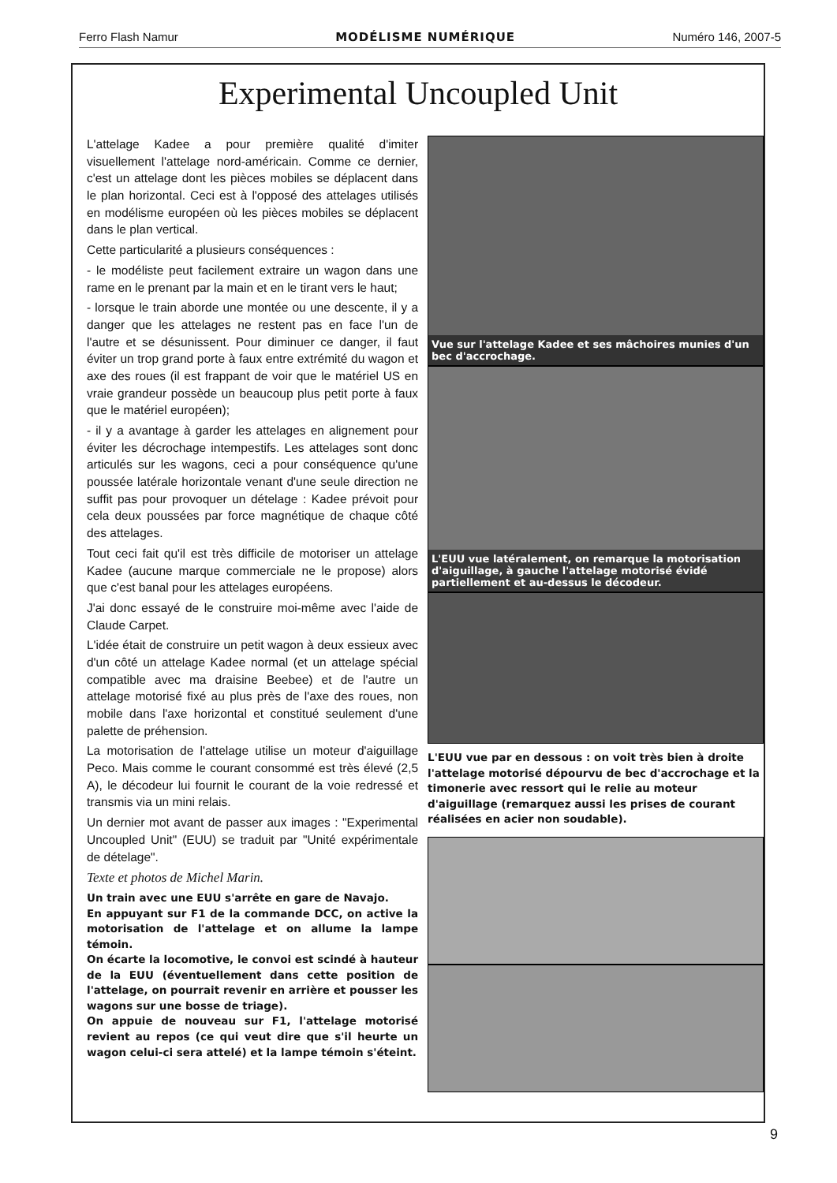Ferro Flash Namur MODÉLISME NUMÉRIQUE Numéro 146, 2007-5
Experimental Uncoupled Unit
L'attelage Kadee a pour première qualité d'imiter visuellement l'attelage nord-américain. Comme ce dernier, c'est un attelage dont les pièces mobiles se déplacent dans le plan horizontal. Ceci est à l'opposé des attelages utilisés en modélisme européen où les pièces mobiles se déplacent dans le plan vertical.
Cette particularité a plusieurs conséquences :
- le modéliste peut facilement extraire un wagon dans une rame en le prenant par la main et en le tirant vers le haut;
- lorsque le train aborde une montée ou une descente, il y a danger que les attelages ne restent pas en face l'un de l'autre et se désunissent. Pour diminuer ce danger, il faut éviter un trop grand porte à faux entre extrémité du wagon et axe des roues (il est frappant de voir que le matériel US en vraie grandeur possède un beaucoup plus petit porte à faux que le matériel européen);
- il y a avantage à garder les attelages en alignement pour éviter les décrochage intempestifs. Les attelages sont donc articulés sur les wagons, ceci a pour conséquence qu'une poussée latérale horizontale venant d'une seule direction ne suffit pas pour provoquer un dételage : Kadee prévoit pour cela deux poussées par force magnétique de chaque côté des attelages.
Tout ceci fait qu'il est très difficile de motoriser un attelage Kadee (aucune marque commerciale ne le propose) alors que c'est banal pour les attelages européens.
J'ai donc essayé de le construire moi-même avec l'aide de Claude Carpet.
L'idée était de construire un petit wagon à deux essieux avec d'un côté un attelage Kadee normal (et un attelage spécial compatible avec ma draisine Beebee) et de l'autre un attelage motorisé fixé au plus près de l'axe des roues, non mobile dans l'axe horizontal et constitué seulement d'une palette de préhension.
La motorisation de l'attelage utilise un moteur d'aiguillage Peco. Mais comme le courant consommé est très élevé (2,5 A), le décodeur lui fournit le courant de la voie redressé et transmis via un mini relais.
Un dernier mot avant de passer aux images : "Experimental Uncoupled Unit" (EUU) se traduit par "Unité expérimentale de dételage".
Texte et photos de Michel Marin.
Un train avec une EUU s'arrête en gare de Navajo.
En appuyant sur F1 de la commande DCC, on active la motorisation de l'attelage et on allume la lampe témoin.
On écarte la locomotive, le convoi est scindé à hauteur de la EUU (éventuellement dans cette position de l'attelage, on pourrait revenir en arrière et pousser les wagons sur une bosse de triage).
On appuie de nouveau sur F1, l'attelage motorisé revient au repos (ce qui veut dire que s'il heurte un wagon celui-ci sera attelé) et la lampe témoin s'éteint.
Vue sur l'attelage Kadee et ses mâchoires munies d'un bec d'accrochage.
L'EUU vue latéralement, on remarque la motorisation d'aiguillage, à gauche l'attelage motorisé évidé partiellement et au-dessus le décodeur.
L'EUU vue par en dessous : on voit très bien à droite l'attelage motorisé dépourvu de bec d'accrochage et la timonerie avec ressort qui le relie au moteur d'aiguillage (remarquez aussi les prises de courant réalisées en acier non soudable).
9